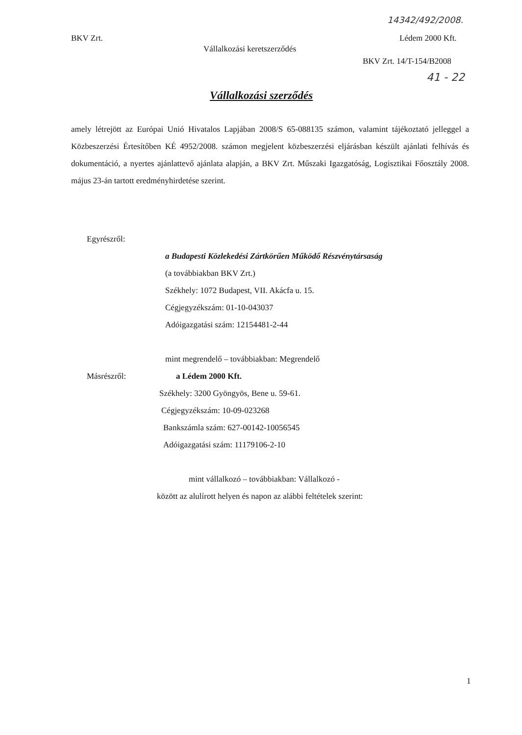14342/492/2008.
BKV Zrt. Lédem 2000 Kft.
Vállalkozási keretszerződés
BKV Zrt. 14/T-154/B2008
41 - 22
Vállalkozási szerződés
amely létrejött az Európai Unió Hivatalos Lapjában 2008/S 65-088135 számon, valamint tájékoztató jelleggel a Közbeszerzési Értesítőben KÉ 4952/2008. számon megjelent közbeszerzési eljárásban készült ajánlati felhívás és dokumentáció, a nyertes ajánlattevő ajánlata alapján, a BKV Zrt. Műszaki Igazgatóság, Logisztikai Főosztály 2008. május 23-án tartott eredményhirdetése szerint.
Egyrészről:
a Budapesti Közlekedési Zártkörűen Működő Részvénytársaság
(a továbbiakban BKV Zrt.)
Székhely: 1072 Budapest, VII. Akácfa u. 15.
Cégjegyzékszám: 01-10-043037
Adóigazgatási szám: 12154481-2-44
mint megrendelő – továbbiakban: Megrendelő
Másrészről: a Lédem 2000 Kft.
Székhely: 3200 Gyöngyös, Bene u. 59-61.
Cégjegyzékszám: 10-09-023268
Bankszámla szám: 627-00142-10056545
Adóigazgatási szám: 11179106-2-10
mint vállalkozó – továbbiakban: Vállalkozó -
között az alulírott helyen és napon az alábbi feltételek szerint:
1